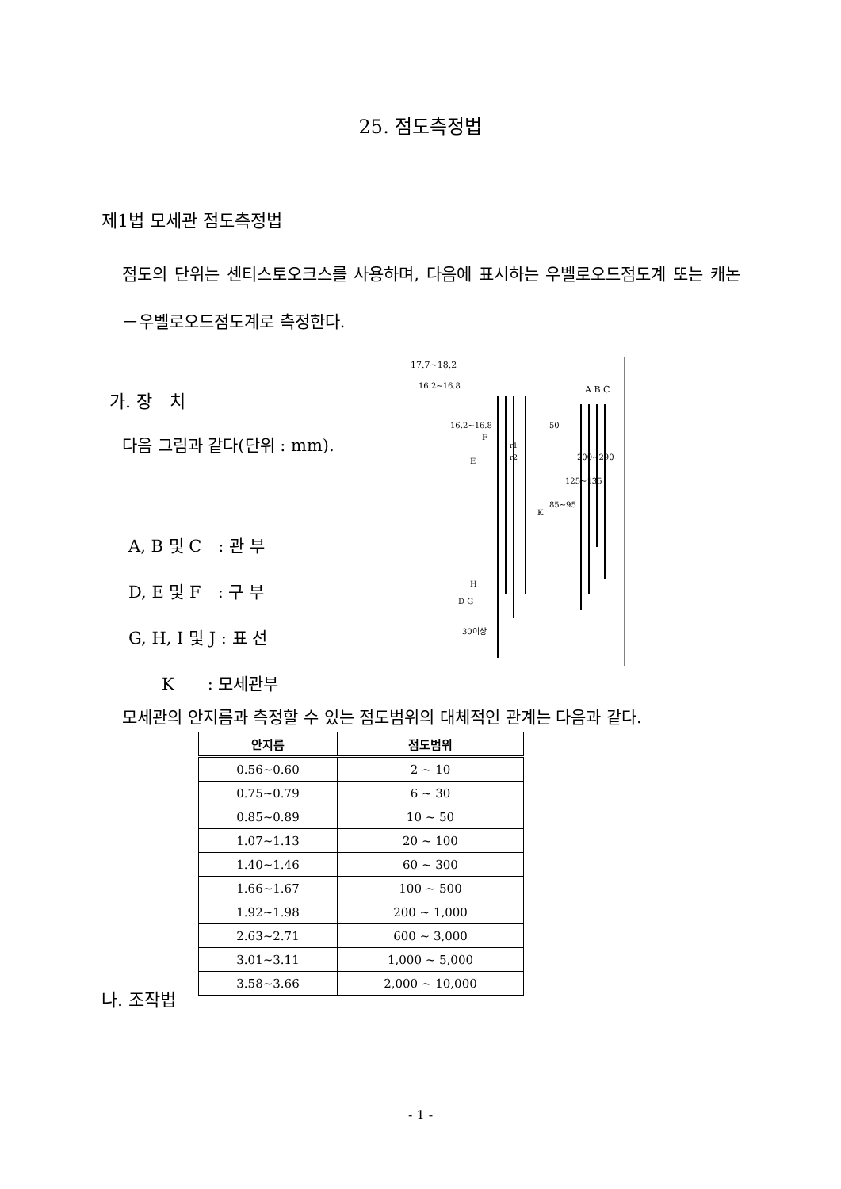25. 점도측정법
제1법 모세관 점도측정법
점도의 단위는 센티스토오크스를 사용하며, 다음에 표시하는 우벨로오드점도계 또는 캐논－우벨로오드점도계로 측정한다.
가. 장　치
다음 그림과 같다(단위 : mm).
A, B 및 C　: 관 부
D, E 및 F　: 구 부
G, H, I 및 J : 표 선
　　K　　: 모세관부
17.7~18.2
A B C
F
E
H
D G
K
50
85~95
125~135
200~290
r1
r2
16.2~16.8
16.2~16.8
30이상
모세관의 안지름과 측정할 수 있는 점도범위의 대체적인 관계는 다음과 같다.
| 안지름 | 점도범위 |
| --- | --- |
| 0.56~0.60 | 2 ~ 10 |
| 0.75~0.79 | 6 ~ 30 |
| 0.85~0.89 | 10 ~ 50 |
| 1.07~1.13 | 20 ~ 100 |
| 1.40~1.46 | 60 ~ 300 |
| 1.66~1.67 | 100 ~ 500 |
| 1.92~1.98 | 200 ~ 1,000 |
| 2.63~2.71 | 600 ~ 3,000 |
| 3.01~3.11 | 1,000 ~ 5,000 |
| 3.58~3.66 | 2,000 ~ 10,000 |
나. 조작법
- 1 -